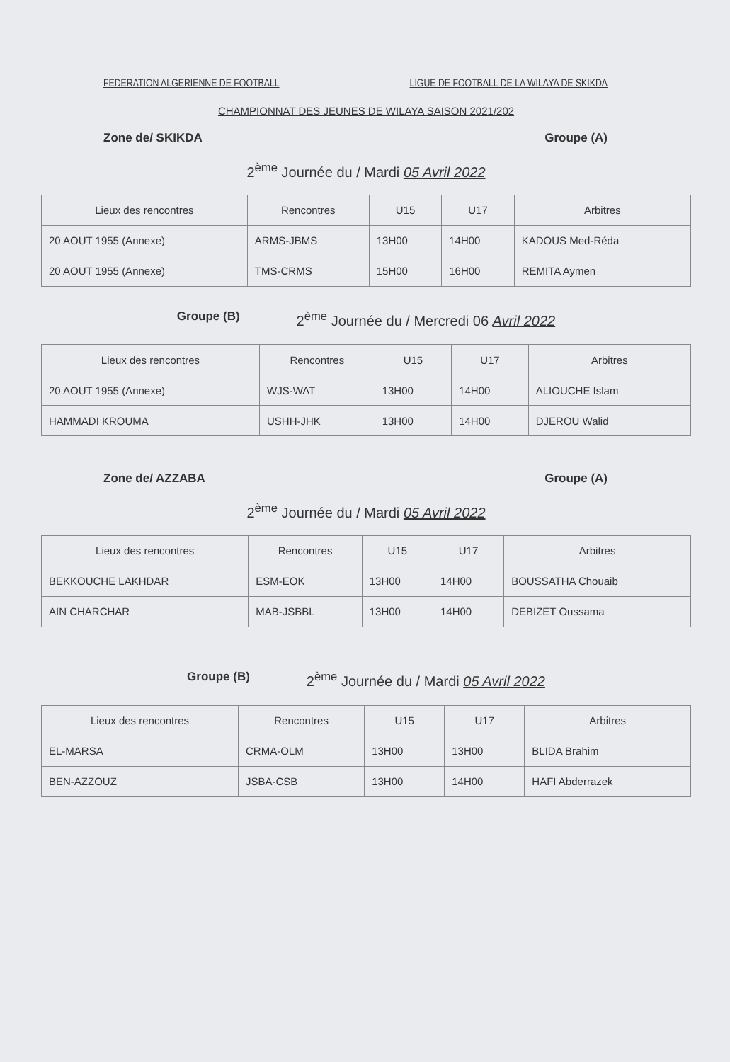FEDERATION ALGERIENNE DE FOOTBALL LIGUE DE FOOTBALL DE LA WILAYA DE SKIKDA
CHAMPIONNAT DES JEUNES DE WILAYA SAISON 2021/202
Zone de/ SKIKDA Groupe (A)
2<sup>ème</sup> Journée du / Mardi 05 Avril 2022
| Lieux des rencontres | Rencontres | U15 | U17 | Arbitres |
| --- | --- | --- | --- | --- |
| 20 AOUT 1955 (Annexe) | ARMS-JBMS | 13H00 | 14H00 | KADOUS Med-Réda |
| 20 AOUT 1955 (Annexe) | TMS-CRMS | 15H00 | 16H00 | REMITA Aymen |
Groupe (B) 2<sup>ème</sup> Journée du / Mercredi 06 Avril 2022
| Lieux des rencontres | Rencontres | U15 | U17 | Arbitres |
| --- | --- | --- | --- | --- |
| 20 AOUT 1955 (Annexe) | WJS-WAT | 13H00 | 14H00 | ALIOUCHE Islam |
| HAMMADI KROUMA | USHH-JHK | 13H00 | 14H00 | DJEROU Walid |
Zone de/ AZZABA Groupe (A)
2<sup>ème</sup> Journée du / Mardi 05 Avril 2022
| Lieux des rencontres | Rencontres | U15 | U17 | Arbitres |
| --- | --- | --- | --- | --- |
| BEKKOUCHE LAKHDAR | ESM-EOK | 13H00 | 14H00 | BOUSSATHA Chouaib |
| AIN CHARCHAR | MAB-JSBBL | 13H00 | 14H00 | DEBIZET Oussama |
Groupe (B) 2<sup>ème</sup> Journée du / Mardi 05 Avril 2022
| Lieux des rencontres | Rencontres | U15 | U17 | Arbitres |
| --- | --- | --- | --- | --- |
| EL-MARSA | CRMA-OLM | 13H00 | 13H00 | BLIDA Brahim |
| BEN-AZZOUZ | JSBA-CSB | 13H00 | 14H00 | HAFI Abderrazek |